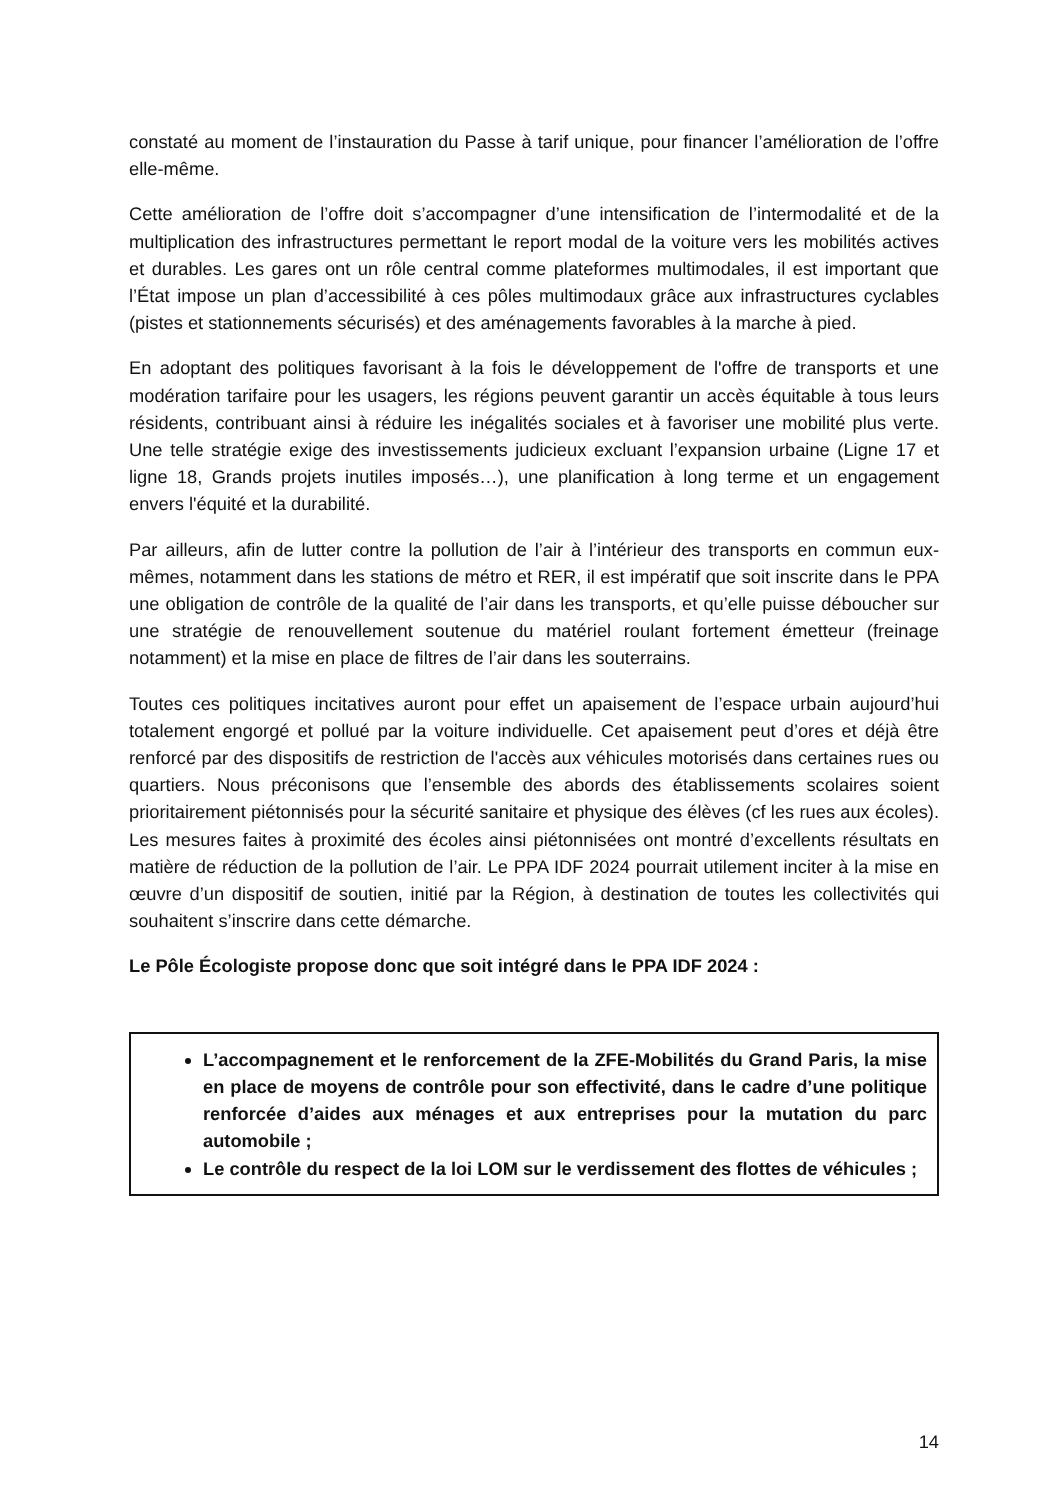constaté au moment de l’instauration du Passe à tarif unique, pour financer l’amélioration de l’offre elle-même.
Cette amélioration de l’offre doit s’accompagner d’une intensification de l’intermodalité et de la multiplication des infrastructures permettant le report modal de la voiture vers les mobilités actives et durables. Les gares ont un rôle central comme plateformes multimodales, il est important que l’État impose un plan d’accessibilité à ces pôles multimodaux grâce aux infrastructures cyclables (pistes et stationnements sécurisés) et des aménagements favorables à la marche à pied.
En adoptant des politiques favorisant à la fois le développement de l'offre de transports et une modération tarifaire pour les usagers, les régions peuvent garantir un accès équitable à tous leurs résidents, contribuant ainsi à réduire les inégalités sociales et à favoriser une mobilité plus verte. Une telle stratégie exige des investissements judicieux excluant l’expansion urbaine (Ligne 17 et ligne 18, Grands projets inutiles imposés…), une planification à long terme et un engagement envers l'équité et la durabilité.
Par ailleurs, afin de lutter contre la pollution de l’air à l’intérieur des transports en commun eux-mêmes, notamment dans les stations de métro et RER, il est impératif que soit inscrite dans le PPA une obligation de contrôle de la qualité de l’air dans les transports, et qu’elle puisse déboucher sur une stratégie de renouvellement soutenue du matériel roulant fortement émetteur (freinage notamment) et la mise en place de filtres de l’air dans les souterrains.
Toutes ces politiques incitatives auront pour effet un apaisement de l’espace urbain aujourd’hui totalement engorgé et pollué par la voiture individuelle. Cet apaisement peut d’ores et déjà être renforcé par des dispositifs de restriction de l'accès aux véhicules motorisés dans certaines rues ou quartiers. Nous préconisons que l’ensemble des abords des établissements scolaires soient prioritairement piétonnisés pour la sécurité sanitaire et physique des élèves (cf les rues aux écoles). Les mesures faites à proximité des écoles ainsi piétonnisées ont montré d’excellents résultats en matière de réduction de la pollution de l’air. Le PPA IDF 2024 pourrait utilement inciter à la mise en œuvre d’un dispositif de soutien, initié par la Région, à destination de toutes les collectivités qui souhaitent s’inscrire dans cette démarche.
Le Pôle Écologiste propose donc que soit intégré dans le PPA IDF 2024 :
L’accompagnement et le renforcement de la ZFE-Mobilités du Grand Paris, la mise en place de moyens de contrôle pour son effectivité, dans le cadre d’une politique renforcée d’aides aux ménages et aux entreprises pour la mutation du parc automobile ;
Le contrôle du respect de la loi LOM sur le verdissement des flottes de véhicules ;
14